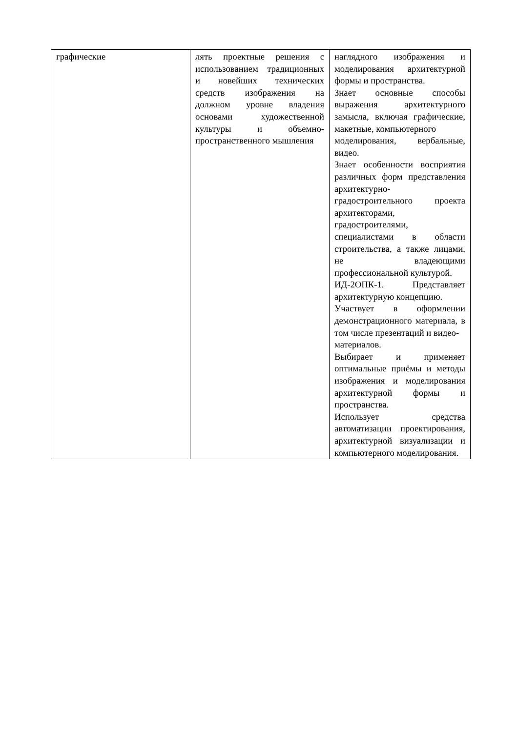| графические | лять проектные решения с использованием традиционных и новейших технических средств изображения на должном уровне владения основами художественной культуры и объемно-пространственного мышления | наглядного изображения и моделирования архитектурной формы и пространства. Знает основные способы выражения архитектурного замысла, включая графические, макетные, компьютерного моделирования, вербальные, видео. Знает особенности восприятия различных форм представления архитектурно-градостроительного проекта архитекторами, градостроителями, специалистами в области строительства, а также лицами, не владеющими профессиональной культурой. ИД-2ОПК-1. Представляет архитектурную концепцию. Участвует в оформлении демонстрационного материала, в том числе презентаций и видео- материалов. Выбирает и применяет оптимальные приёмы и методы изображения и моделирования архитектурной формы и пространства. Использует средства автоматизации проектирования, архитектурной визуализации и компьютерного моделирования. |